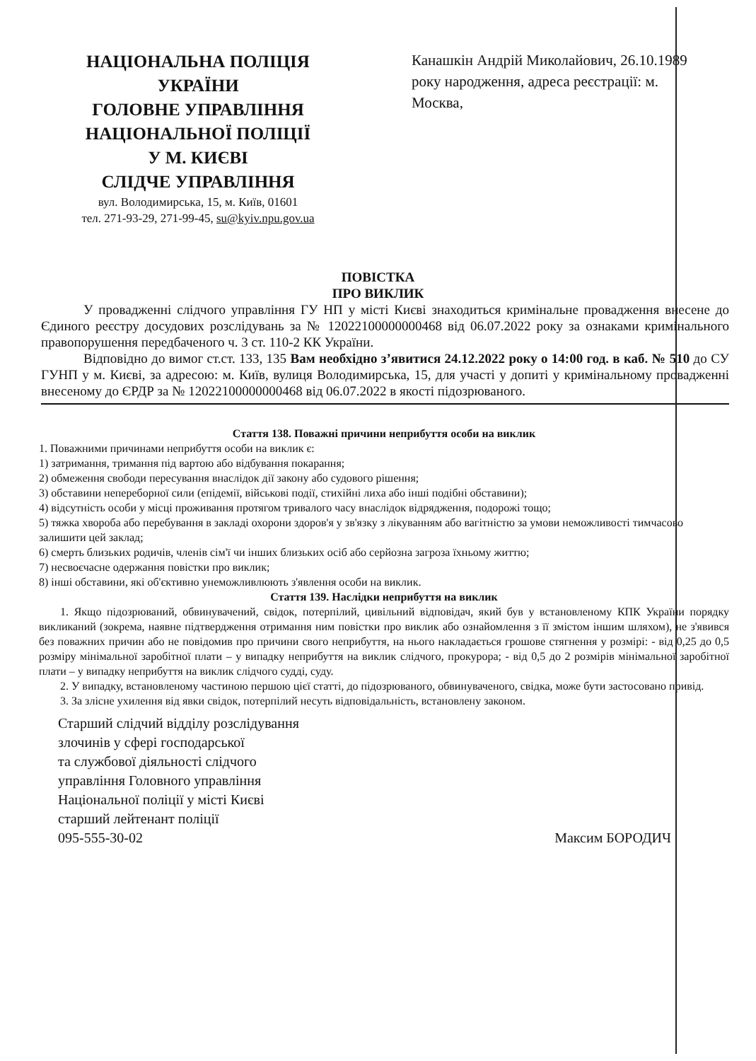НАЦІОНАЛЬНА ПОЛІЦІЯ
УКРАЇНИ
ГОЛОВНЕ УПРАВЛІННЯ
НАЦІОНАЛЬНОЇ ПОЛІЦІЇ
У М. КИЄВІ
СЛІДЧЕ УПРАВЛІННЯ
вул. Володимирська, 15, м. Київ, 01601
тел. 271-93-29, 271-99-45, su@kyiv.npu.gov.ua
Канашкін Андрій Миколайович, 26.10.1989 року народження, адреса реєстрації: м. Москва,
ПОВІСТКА
ПРО ВИКЛИК
У провадженні слідчого управління ГУ НП у місті Києві знаходиться кримінальне провадження внесене до Єдиного реєстру досудових розслідувань за № 12022100000000468 від 06.07.2022 року за ознаками кримінального правопорушення передбаченого ч. 3 ст. 110-2 КК України.
Відповідно до вимог ст.ст. 133, 135 Вам необхідно з’явитися 24.12.2022 року о 14:00 год. в каб. № 510 до СУ ГУНП у м. Києві, за адресою: м. Київ, вулиця Володимирська, 15, для участі у допиті у кримінальному провадженні внесеному до ЄРДР за № 12022100000000468 від 06.07.2022 в якості підозрюваного.
Стаття 138. Поважні причини неприбуття особи на виклик
1. Поважними причинами неприбуття особи на виклик є:
1) затримання, тримання під вартою або відбування покарання;
2) обмеження свободи пересування внаслідок дії закону або судового рішення;
3) обставини непереборної сили (епідемії, військові події, стихійні лиха або інші подібні обставини);
4) відсутність особи у місці проживання протягом тривалого часу внаслідок відрядження, подорожі тощо;
5) тяжка хвороба або перебування в закладі охорони здоров'я у зв'язку з лікуванням або вагітністю за умови неможливості тимчасово залишити цей заклад;
6) смерть близьких родичів, членів сім'ї чи інших близьких осіб або серйозна загроза їхньому життю;
7) несвоєчасне одержання повістки про виклик;
8) інші обставини, які об'єктивно унеможливлюють з'явлення особи на виклик.
Стаття 139. Наслідки неприбуття на виклик
1. Якщо підозрюваний, обвинувачений, свідок, потерпілий, цивільний відповідач, який був у встановленому КПК України порядку викликаний (зокрема, наявне підтвердження отримання ним повістки про виклик або ознайомлення з її змістом іншим шляхом), не з'явився без поважних причин або не повідомив про причини свого неприбуття, на нього накладається грошове стягнення у розмірі: - від 0,25 до 0,5 розміру мінімальної заробітної плати – у випадку неприбуття на виклик слідчого, прокурора; - від 0,5 до 2 розмірів мінімальної заробітної плати – у випадку неприбуття на виклик слідчого судді, суду.
2. У випадку, встановленому частиною першою цієї статті, до підозрюваного, обвинуваченого, свідка, може бути застосовано привід.
3. За злісне ухилення від явки свідок, потерпілий несуть відповідальність, встановлену законом.
Старший слідчий відділу розслідування
злочинів у сфері господарської
та службової діяльності слідчого
управління Головного управління
Національної поліції у місті Києві
старший лейтенант поліції
095-555-30-02
Максим БОРОДИЧ